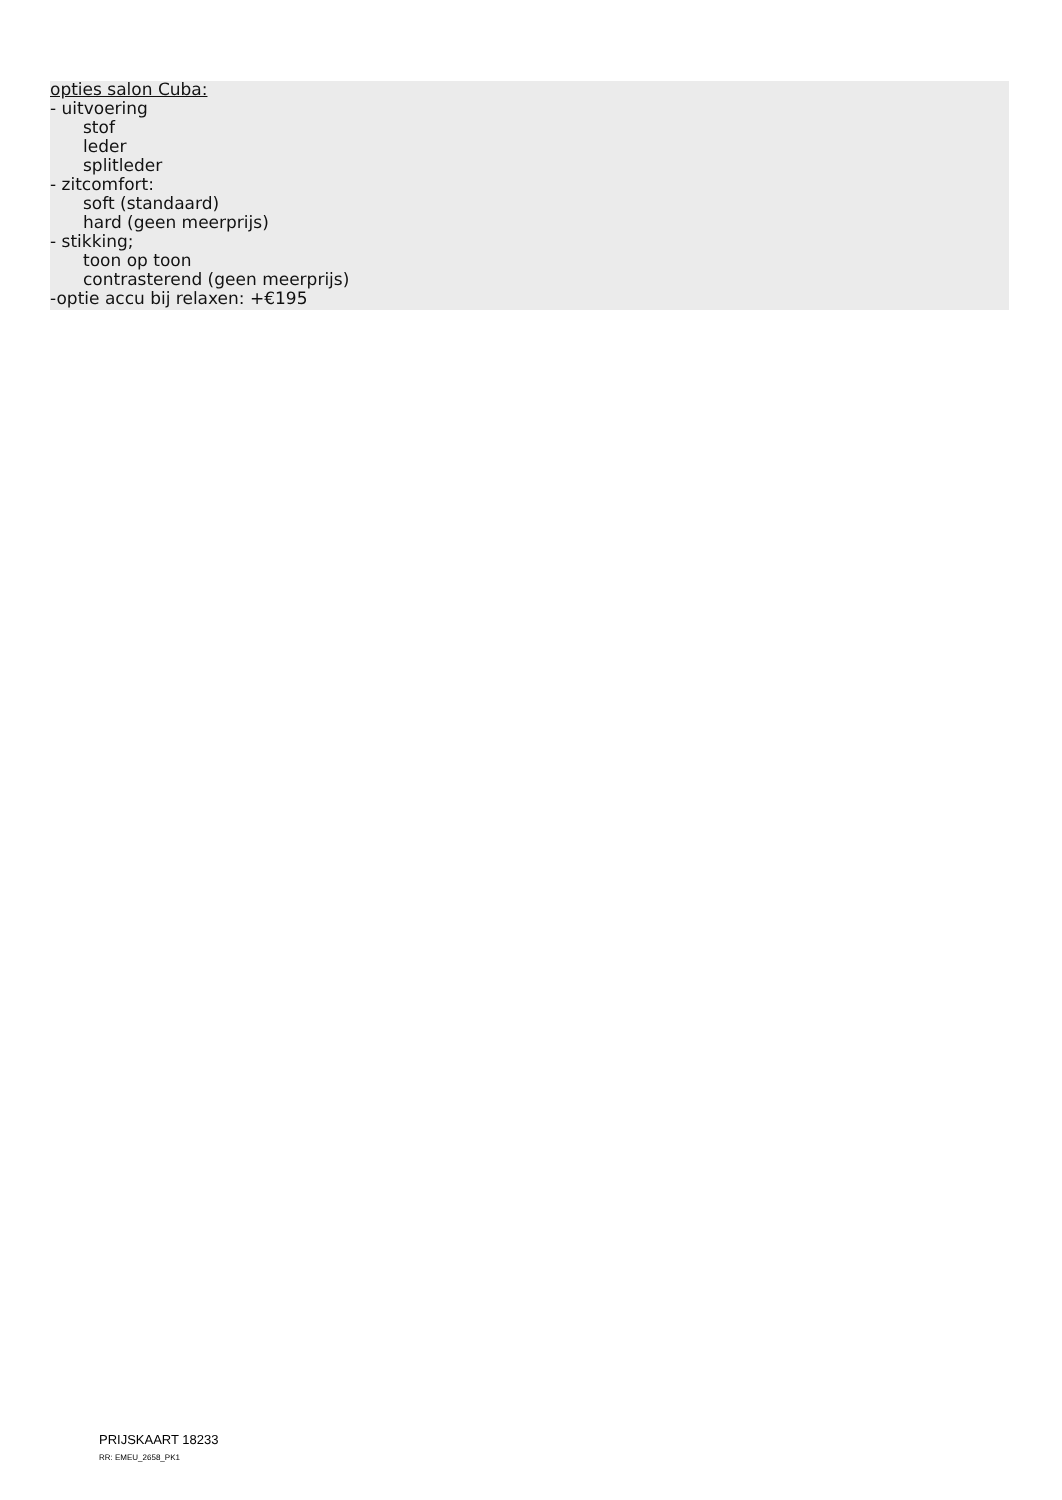opties salon Cuba:
- uitvoering
stof
leder
splitleder
- zitcomfort:
soft (standaard)
hard (geen meerprijs)
- stikking;
toon op toon
contrasterend (geen meerprijs)
-optie accu bij relaxen: +€195
PRIJSKAART 18233
RR: EMEU_2658_PK1